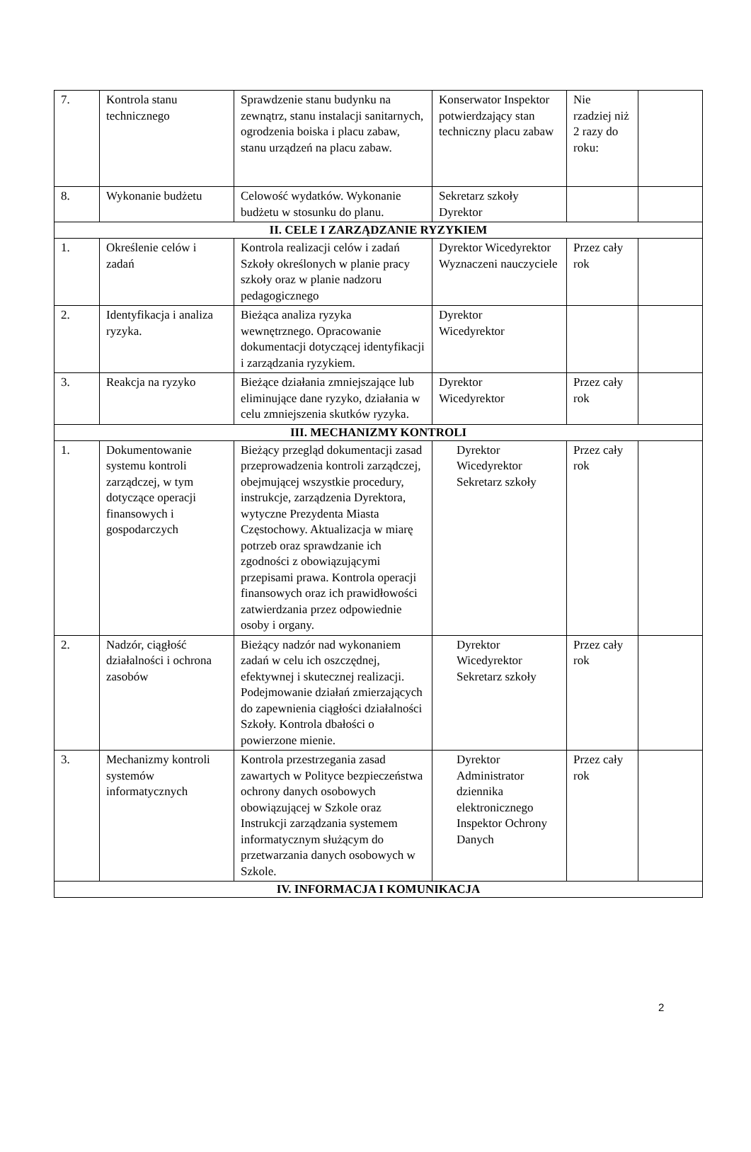| 7. | Kontrola stanu technicznego | Sprawdzenie stanu budynku na zewnątrz, stanu instalacji sanitarnych, ogrodzenia boiska i placu zabaw, stanu urządzeń na placu zabaw. | Konserwator Inspektor potwierdzający stan techniczny placu zabaw | Nie rzadziej niż 2 razy do roku: | |
| 8. | Wykonanie budżetu | Celowość wydatków. Wykonanie budżetu w stosunku do planu. | Sekretarz szkoły Dyrektor | | |
| II. CELE I ZARZĄDZANIE RYZYKIEM | | | | | |
| 1. | Określenie celów i zadań | Kontrola realizacji celów i zadań Szkoły określonych w planie pracy szkoły oraz w planie nadzoru pedagogicznego | Dyrektor Wicedyrektor Wyznaczeni nauczyciele | Przez cały rok | |
| 2. | Identyfikacja i analiza ryzyka. | Bieżąca analiza ryzyka wewnętrznego. Opracowanie dokumentacji dotyczącej identyfikacji i zarządzania ryzykiem. | Dyrektor Wicedyrektor | | |
| 3. | Reakcja na ryzyko | Bieżące działania zmniejszające lub eliminujące dane ryzyko, działania w celu zmniejszenia skutków ryzyka. | Dyrektor Wicedyrektor | Przez cały rok | |
| III. MECHANIZMY KONTROLI | | | | | |
| 1. | Dokumentowanie systemu kontroli zarządczej, w tym dotyczące operacji finansowych i gospodarczych | Bieżący przegląd dokumentacji zasad przeprowadzenia kontroli zarządczej, obejmującej wszystkie procedury, instrukcje, zarządzenia Dyrektora, wytyczne Prezydenta Miasta Częstochowy. Aktualizacja w miarę potrzeb oraz sprawdzanie ich zgodności z obowiązującymi przepisami prawa. Kontrola operacji finansowych oraz ich prawidłowości zatwierdzania przez odpowiednie osoby i organy. | Dyrektor Wicedyrektor Sekretarz szkoły | Przez cały rok | |
| 2. | Nadzór, ciągłość działalności i ochrona zasobów | Bieżący nadzór nad wykonaniem zadań w celu ich oszczędnej, efektywnej i skutecznej realizacji. Podejmowanie działań zmierzających do zapewnienia ciągłości działalności Szkoły. Kontrola dbałości o powierzone mienie. | Dyrektor Wicedyrektor Sekretarz szkoły | Przez cały rok | |
| 3. | Mechanizmy kontroli systemów informatycznych | Kontrola przestrzegania zasad zawartych w Polityce bezpieczeństwa ochrony danych osobowych obowiązującej w Szkole oraz Instrukcji zarządzania systemem informatycznym służącym do przetwarzania danych osobowych w Szkole. | Dyrektor Administrator dziennika elektronicznego Inspektor Ochrony Danych | Przez cały rok | |
| IV. INFORMACJA I KOMUNIKACJA | | | | | |
2